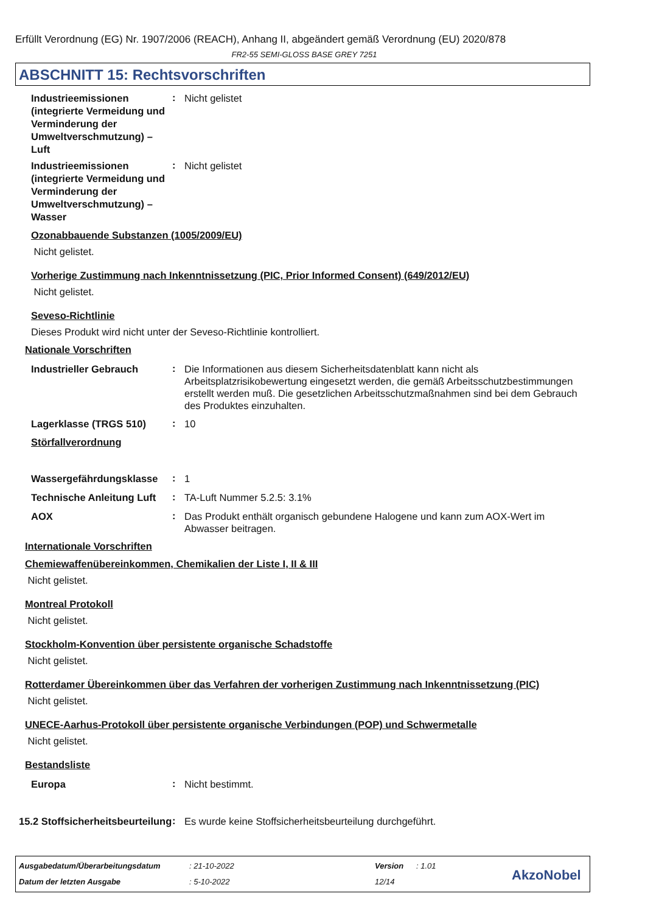Erfüllt Verordnung (EG) Nr. 1907/2006 (REACH), Anhang II, abgeändert gemäß Verordnung (EU) 2020/878
FR2-55 SEMI-GLOSS BASE GREY 7251
ABSCHNITT 15: Rechtsvorschriften
Industrieemissionen (integrierte Vermeidung und Verminderung der Umweltverschmutzung) – Luft
:
Nicht gelistet
Industrieemissionen (integrierte Vermeidung und Verminderung der Umweltverschmutzung) – Wasser
:
Nicht gelistet
Ozonabbauende Substanzen (1005/2009/EU)
Nicht gelistet.
Vorherige Zustimmung nach Inkenntnissetzung (PIC, Prior Informed Consent) (649/2012/EU)
Nicht gelistet.
Seveso-Richtlinie
Dieses Produkt wird nicht unter der Seveso-Richtlinie kontrolliert.
Nationale Vorschriften
Industrieller Gebrauch
:
Die Informationen aus diesem Sicherheitsdatenblatt kann nicht als Arbeitsplatzrisikobewertung eingesetzt werden, die gemäß Arbeitsschutzbestimmungen erstellt werden muß. Die gesetzlichen Arbeitsschutzmaßnahmen sind bei dem Gebrauch des Produktes einzuhalten.
Lagerklasse (TRGS 510)
:
10
Störfallverordnung
Wassergefährdungsklasse
:
1
Technische Anleitung Luft
:
TA-Luft Nummer 5.2.5: 3.1%
AOX
:
Das Produkt enthält organisch gebundene Halogene und kann zum AOX-Wert im Abwasser beitragen.
Internationale Vorschriften
Chemiewaffenübereinkommen, Chemikalien der Liste I, II & III
Nicht gelistet.
Montreal Protokoll
Nicht gelistet.
Stockholm-Konvention über persistente organische Schadstoffe
Nicht gelistet.
Rotterdamer Übereinkommen über das Verfahren der vorherigen Zustimmung nach Inkenntnissetzung (PIC)
Nicht gelistet.
UNECE-Aarhus-Protokoll über persistente organische Verbindungen (POP) und Schwermetalle
Nicht gelistet.
Bestandsliste
Europa
:
Nicht bestimmt.
15.2 Stoffsicherheitsbeurteilung
:
Es wurde keine Stoffsicherheitsbeurteilung durchgeführt.
Ausgabedatum/Überarbeitungsdatum
: 21-10-2022 Version : 1.01
Datum der letzten Ausgabe : 5-10-2022 12/14 AkzoNobel